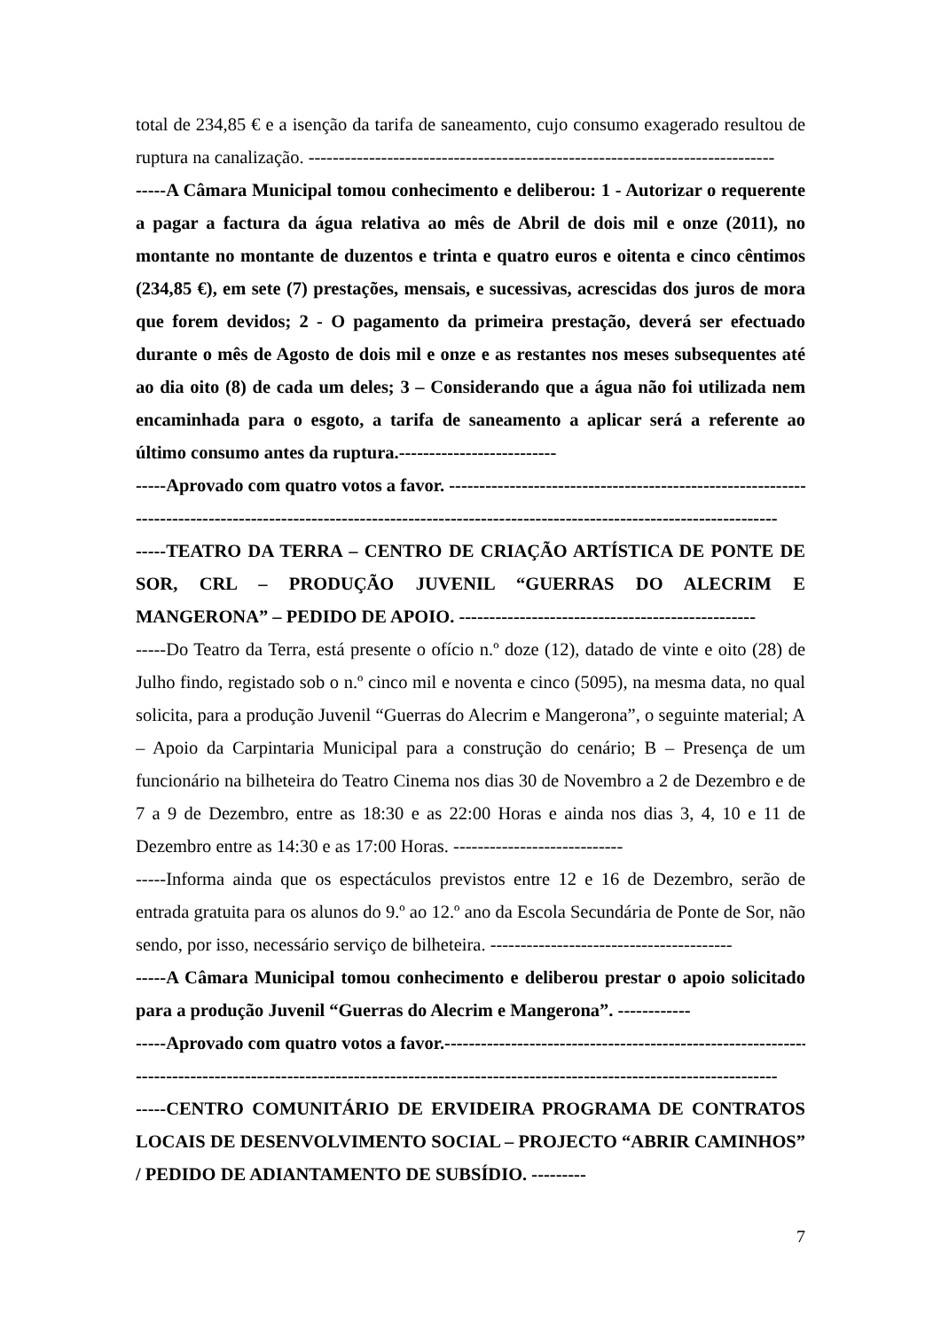total de 234,85 € e a isenção da tarifa de saneamento, cujo consumo exagerado resultou de ruptura na canalização. -----------------------------------------------------------------------------
-----A Câmara Municipal tomou conhecimento e deliberou: 1 - Autorizar o requerente a pagar a factura da água relativa ao mês de Abril de dois mil e onze (2011), no montante no montante de duzentos e trinta e quatro euros e oitenta e cinco cêntimos (234,85 €), em sete (7) prestações, mensais, e sucessivas, acrescidas dos juros de mora que forem devidos; 2 - O pagamento da primeira prestação, deverá ser efectuado durante o mês de Agosto de dois mil e onze e as restantes nos meses subsequentes até ao dia oito (8) de cada um deles; 3 – Considerando que a água não foi utilizada nem encaminhada para o esgoto, a tarifa de saneamento a aplicar será a referente ao último consumo antes da ruptura.--------------------------
-----Aprovado com quatro votos a favor. ------------------------------------------------------------
----------------------------------------------------------------------------------------------------------
-----TEATRO DA TERRA – CENTRO DE CRIAÇÃO ARTÍSTICA DE PONTE DE SOR, CRL – PRODUÇÃO JUVENIL “GUERRAS DO ALECRIM E MANGERONA” – PEDIDO DE APOIO. -------------------------------------------------
-----Do Teatro da Terra, está presente o ofício n.º doze (12), datado de vinte e oito (28) de Julho findo, registado sob o n.º cinco mil e noventa e cinco (5095), na mesma data, no qual solicita, para a produção Juvenil “Guerras do Alecrim e Mangerona”, o seguinte material; A – Apoio da Carpintaria Municipal para a construção do cenário; B – Presença de um funcionário na bilheteira do Teatro Cinema nos dias 30 de Novembro a 2 de Dezembro e de 7 a 9 de Dezembro, entre as 18:30 e as 22:00 Horas e ainda nos dias 3, 4, 10 e 11 de Dezembro entre as 14:30 e as 17:00 Horas. ----------------------------
-----Informa ainda que os espectáculos previstos entre 12 e 16 de Dezembro, serão de entrada gratuita para os alunos do 9.º ao 12.º ano da Escola Secundária de Ponte de Sor, não sendo, por isso, necessário serviço de bilheteira. ----------------------------------------
-----A Câmara Municipal tomou conhecimento e deliberou prestar o apoio solicitado para a produção Juvenil “Guerras do Alecrim e Mangerona”. ------------
-----Aprovado com quatro votos a favor.-------------------------------------------------------------
----------------------------------------------------------------------------------------------------------
-----CENTRO COMUNITÁRIO DE ERVIDEIRA PROGRAMA DE CONTRATOS LOCAIS DE DESENVOLVIMENTO SOCIAL – PROJECTO “ABRIR CAMINHOS” / PEDIDO DE ADIANTAMENTO DE SUBSÍDIO. ---------
7